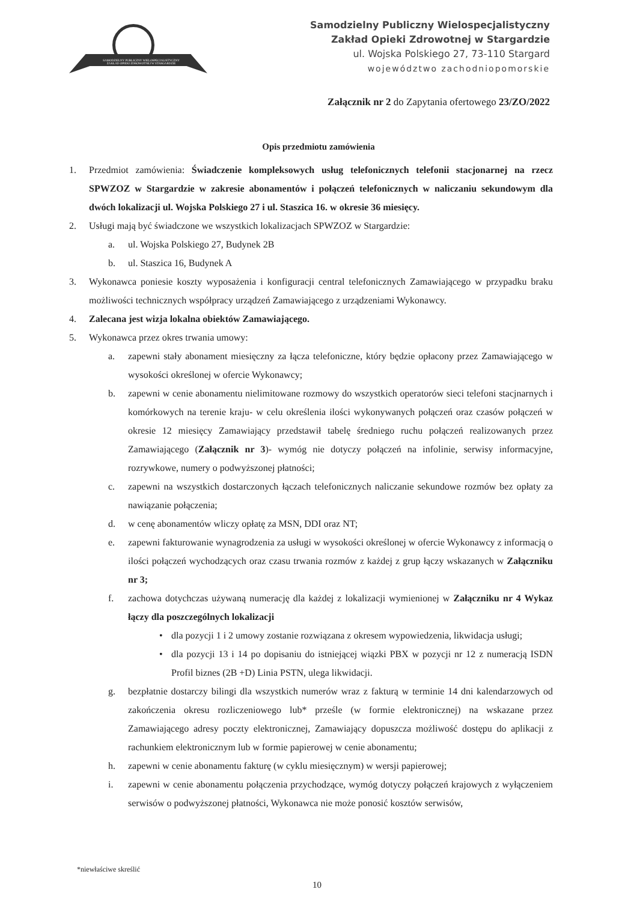SAMODZIELNY PUBLICZNY WIELOSPECJALISTYCZNY ZAKŁAD OPIEKI ZDROWOTNEJ W STARGARDZIE
Samodzielny Publiczny Wielospecjalistyczny
Zakład Opieki Zdrowotnej w Stargardzie
ul. Wojska Polskiego 27, 73-110 Stargard
województwo zachodniopomorskie
Załącznik nr 2 do Zapytania ofertowego 23/ZO/2022
Opis przedmiotu zamówienia
1. Przedmiot zamówienia: Świadczenie kompleksowych usług telefonicznych telefonii stacjonarnej na rzecz SPWZOZ w Stargardzie w zakresie abonamentów i połączeń telefonicznych w naliczaniu sekundowym dla dwóch lokalizacji ul. Wojska Polskiego 27 i ul. Staszica 16. w okresie 36 miesięcy.
2. Usługi mają być świadczone we wszystkich lokalizacjach SPWZOZ w Stargardzie:
a. ul. Wojska Polskiego 27, Budynek 2B
b. ul. Staszica 16, Budynek A
3. Wykonawca poniesie koszty wyposażenia i konfiguracji central telefonicznych Zamawiającego w przypadku braku możliwości technicznych współpracy urządzeń Zamawiającego z urządzeniami Wykonawcy.
4. Zalecana jest wizja lokalna obiektów Zamawiającego.
5. Wykonawca przez okres trwania umowy:
a. zapewni stały abonament miesięczny za łącza telefoniczne, który będzie opłacony przez Zamawiającego w wysokości określonej w ofercie Wykonawcy;
b. zapewni w cenie abonamentu nielimitowane rozmowy do wszystkich operatorów sieci telefoni stacjnarnych i komórkowych na terenie kraju- w celu określenia ilości wykonywanych połączeń oraz czasów połączeń w okresie 12 miesięcy Zamawiający przedstawił tabelę średniego ruchu połączeń realizowanych przez Zamawiającego (Załącznik nr 3)- wymóg nie dotyczy połączeń na infolinie, serwisy informacyjne, rozrywkowe, numery o podwyższonej płatności;
c. zapewni na wszystkich dostarczonych łączach telefonicznych naliczanie sekundowe rozmów bez opłaty za nawiązanie połączenia;
d. w cenę abonamentów wliczy opłatę za MSN, DDI oraz NT;
e. zapewni fakturowanie wynagrodzenia za usługi w wysokości określonej w ofercie Wykonawcy z informacją o ilości połączeń wychodzących oraz czasu trwania rozmów z każdej z grup łączy wskazanych w Załączniku nr 3;
f. zachowa dotychczas używaną numerację dla każdej z lokalizacji wymienionej w Załączniku nr 4 Wykaz łączy dla poszczególnych lokalizacji
• dla pozycji 1 i 2 umowy zostanie rozwiązana z okresem wypowiedzenia, likwidacja usługi;
• dla pozycji 13 i 14 po dopisaniu do istniejącej wiązki PBX w pozycji nr 12 z numeracją ISDN Profil biznes (2B +D) Linia PSTN, ulega likwidacji.
g. bezpłatnie dostarczy bilingi dla wszystkich numerów wraz z fakturą w terminie 14 dni kalendarzowych od zakończenia okresu rozliczeniowego lub* prześle (w formie elektronicznej) na wskazane przez Zamawiającego adresy poczty elektronicznej, Zamawiający dopuszcza możliwość dostępu do aplikacji z rachunkiem elektronicznym lub w formie papierowej w cenie abonamentu;
h. zapewni w cenie abonamentu fakturę (w cyklu miesięcznym) w wersji papierowej;
i. zapewni w cenie abonamentu połączenia przychodzące, wymóg dotyczy połączeń krajowych z wyłączeniem serwisów o podwyższonej płatności, Wykonawca nie może ponosić kosztów serwisów,
*niewłaściwe skreślić
10